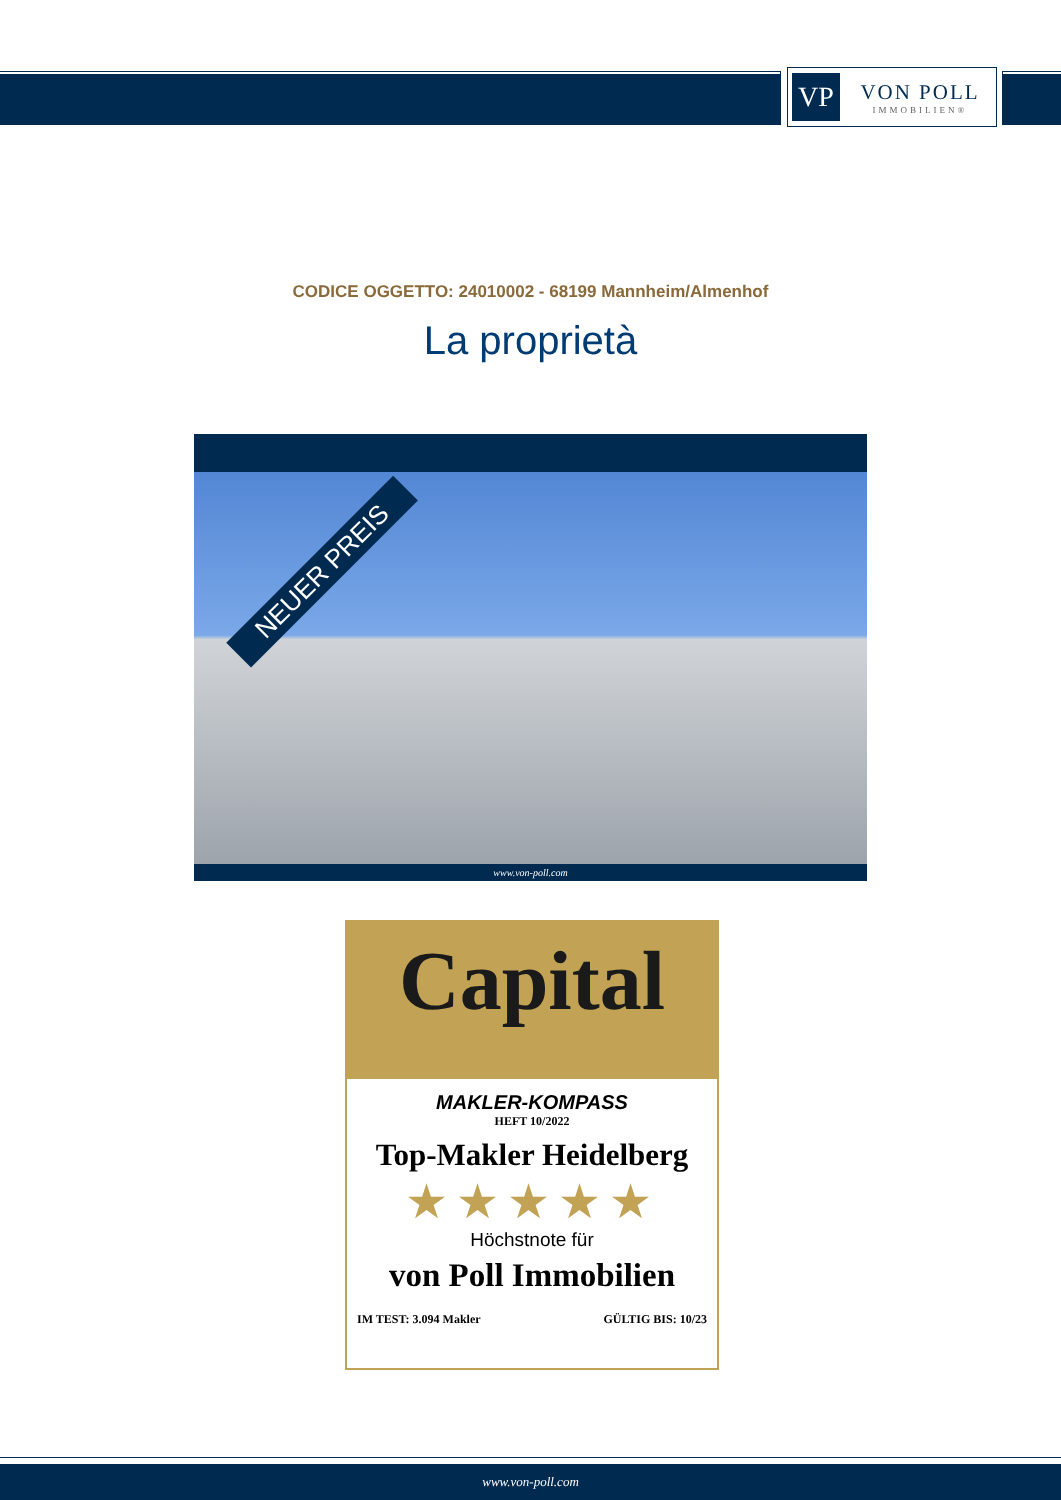VP
VON POLL
IMMOBILIEN®
CODICE OGGETTO: 24010002 - 68199 Mannheim/Almenhof
La proprietà
NEUER PREIS
www.von-poll.com
Capital
MAKLER-KOMPASS
HEFT 10/2022
Top-Makler Heidelberg
★★★★★
Höchstnote für
von Poll Immobilien
IM TEST: 3.094 Makler GÜLTIG BIS: 10/23
www.von-poll.com